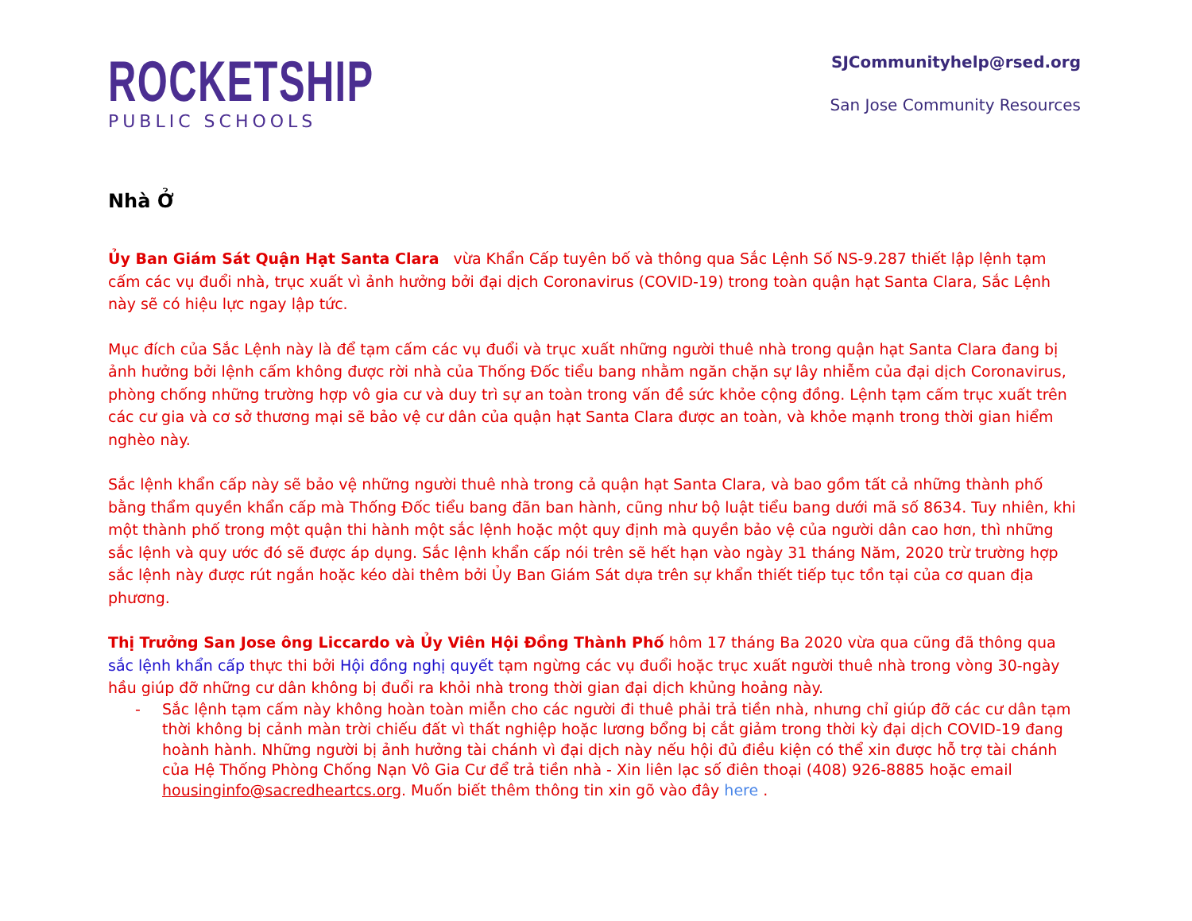ROCKETSHIP
PUBLIC SCHOOLS
SJCommunityhelp@rsed.org
San Jose Community Resources
Nhà Ở
Ủy Ban Giám Sát Quận Hạt Santa Clara vừa Khẩn Cấp tuyên bố và thông qua Sắc Lệnh Số NS-9.287 thiết lập lệnh tạm cấm các vụ đuổi nhà, trục xuất vì ảnh hưởng bởi đại dịch Coronavirus (COVID-19) trong toàn quận hạt Santa Clara, Sắc Lệnh này sẽ có hiệu lực ngay lập tức.
Mục đích của Sắc Lệnh này là để tạm cấm các vụ đuổi và trục xuất những người thuê nhà trong quận hạt Santa Clara đang bị ảnh hưởng bởi lệnh cấm không được rời nhà của Thống Đốc tiểu bang nhằm ngăn chặn sự lây nhiễm của đại dịch Coronavirus, phòng chống những trường hợp vô gia cư và duy trì sự an toàn trong vấn đề sức khỏe cộng đồng. Lệnh tạm cấm trục xuất trên các cư gia và cơ sở thương mại sẽ bảo vệ cư dân của quận hạt Santa Clara được an toàn, và khỏe mạnh trong thời gian hiểm nghèo này.
Sắc lệnh khẩn cấp này sẽ bảo vệ những người thuê nhà trong cả quận hạt Santa Clara, và bao gồm tất cả những thành phố bằng thẩm quyền khẩn cấp mà Thống Đốc tiểu bang đãn ban hành, cũng như bộ luật tiểu bang dưới mã số 8634. Tuy nhiên, khi một thành phố trong một quận thi hành một sắc lệnh hoặc một quy định mà quyền bảo vệ của người dân cao hơn, thì những sắc lệnh và quy ước đó sẽ được áp dụng. Sắc lệnh khẩn cấp nói trên sẽ hết hạn vào ngày 31 tháng Năm, 2020 trừ trường hợp sắc lệnh này được rút ngắn hoặc kéo dài thêm bởi Ủy Ban Giám Sát dựa trên sự khẩn thiết tiếp tục tồn tại của cơ quan địa phương.
Thị Trưởng San Jose ông Liccardo và Ủy Viên Hội Đồng Thành Phố hôm 17 tháng Ba 2020 vừa qua cũng đã thông qua sắc lệnh khẩn cấp thực thi bởi Hội đồng nghị quyết tạm ngừng các vụ đuổi hoặc trục xuất người thuê nhà trong vòng 30-ngày hầu giúp đỡ những cư dân không bị đuổi ra khỏi nhà trong thời gian đại dịch khủng hoảng này.
- Sắc lệnh tạm cấm này không hoàn toàn miễn cho các người đi thuê phải trả tiền nhà, nhưng chỉ giúp đỡ các cư dân tạm thời không bị cảnh màn trời chiếu đất vì thất nghiệp hoặc lương bổng bị cắt giảm trong thời kỳ đại dịch COVID-19 đang hoành hành. Những người bị ảnh hưởng tài chánh vì đại dịch này nếu hội đủ điều kiện có thể xin được hỗ trợ tài chánh của Hệ Thống Phòng Chống Nạn Vô Gia Cư để trả tiền nhà - Xin liên lạc số điên thoại (408) 926-8885 hoặc email housinginfo@sacredheartcs.org. Muốn biết thêm thông tin xin gõ vào đây here .